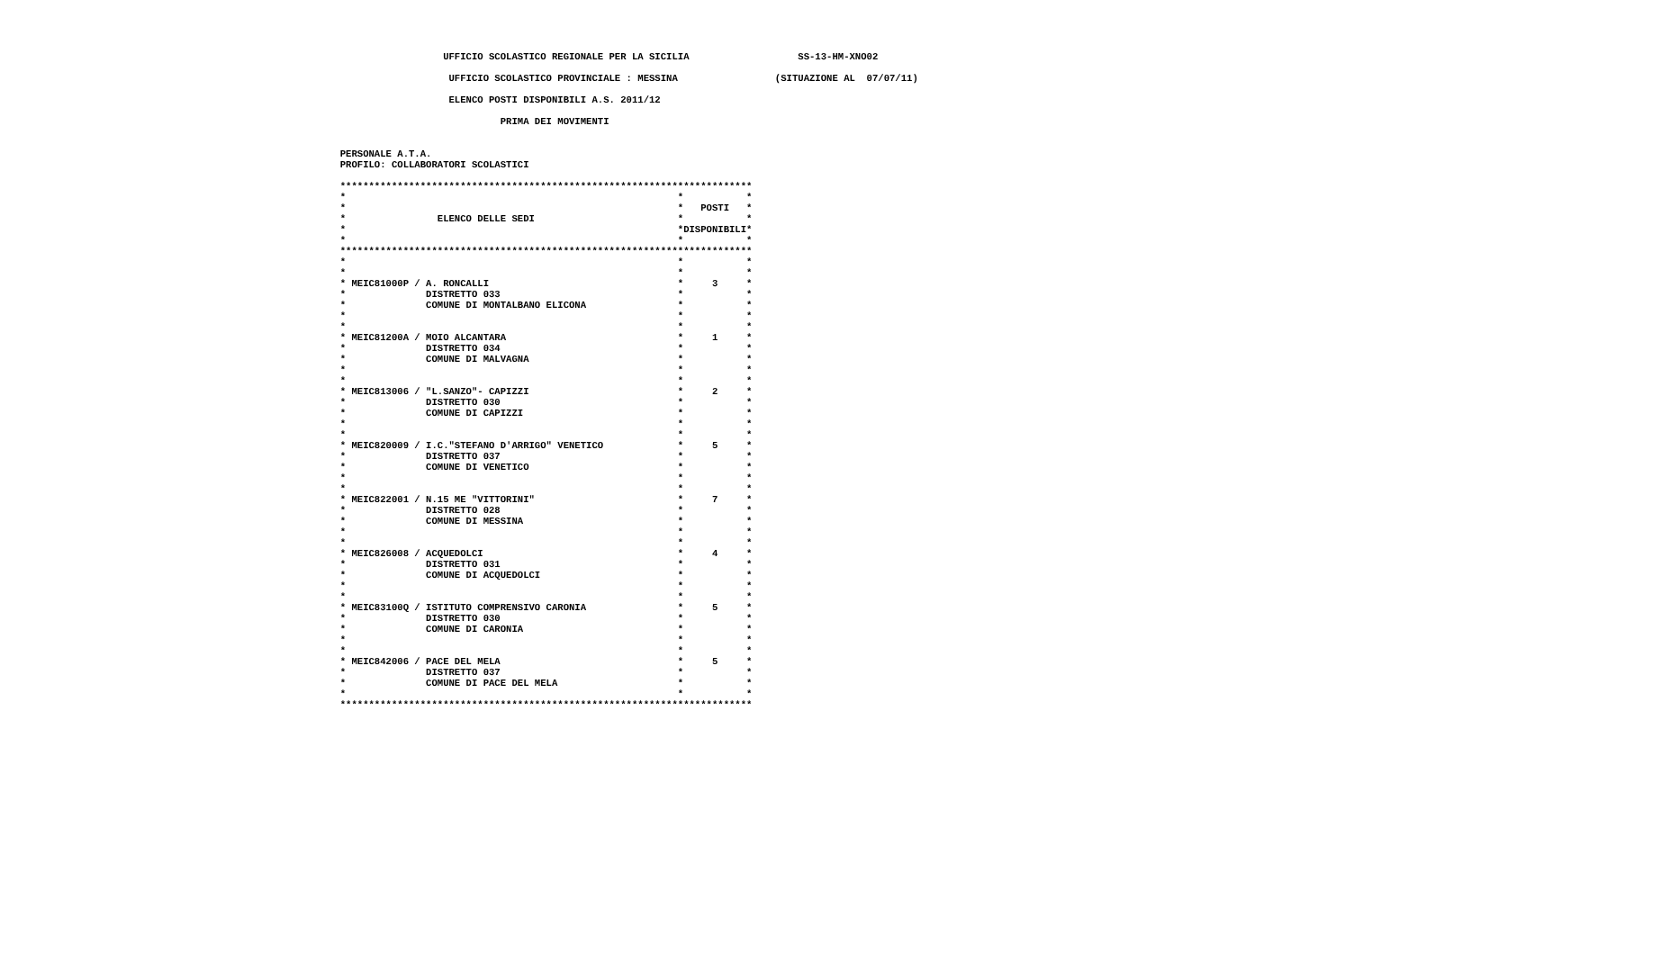UFFICIO SCOLASTICO REGIONALE PER LA SICILIA                   SS-13-HM-XNO02

                     UFFICIO SCOLASTICO PROVINCIALE : MESSINA                 (SITUAZIONE AL  07/07/11)

                     ELENCO POSTI DISPONIBILI A.S. 2011/12

                              PRIMA DEI MOVIMENTI


  PERSONALE A.T.A.
  PROFILO: COLLABORATORI SCOLASTICI

  ************************************************************************
  *                                                          *           *
  *                                                          *   POSTI   *
  *                ELENCO DELLE SEDI                         *           *
  *                                                          *DISPONIBILI*
  *                                                          *           *
  ************************************************************************
  *                                                          *           *
  *                                                          *           *
  * MEIC81000P / A. RONCALLI                                 *     3     *
  *              DISTRETTO 033                               *           *
  *              COMUNE DI MONTALBANO ELICONA                *           *
  *                                                          *           *
  *                                                          *           *
  * MEIC81200A / MOIO ALCANTARA                              *     1     *
  *              DISTRETTO 034                               *           *
  *              COMUNE DI MALVAGNA                          *           *
  *                                                          *           *
  *                                                          *           *
  * MEIC813006 / "L.SANZO"- CAPIZZI                          *     2     *
  *              DISTRETTO 030                               *           *
  *              COMUNE DI CAPIZZI                           *           *
  *                                                          *           *
  *                                                          *           *
  * MEIC820009 / I.C."STEFANO D'ARRIGO" VENETICO             *     5     *
  *              DISTRETTO 037                               *           *
  *              COMUNE DI VENETICO                          *           *
  *                                                          *           *
  *                                                          *           *
  * MEIC822001 / N.15 ME "VITTORINI"                         *     7     *
  *              DISTRETTO 028                               *           *
  *              COMUNE DI MESSINA                           *           *
  *                                                          *           *
  *                                                          *           *
  * MEIC826008 / ACQUEDOLCI                                  *     4     *
  *              DISTRETTO 031                               *           *
  *              COMUNE DI ACQUEDOLCI                        *           *
  *                                                          *           *
  *                                                          *           *
  * MEIC83100Q / ISTITUTO COMPRENSIVO CARONIA                *     5     *
  *              DISTRETTO 030                               *           *
  *              COMUNE DI CARONIA                           *           *
  *                                                          *           *
  *                                                          *           *
  * MEIC842006 / PACE DEL MELA                               *     5     *
  *              DISTRETTO 037                               *           *
  *              COMUNE DI PACE DEL MELA                     *           *
  *                                                          *           *
  ************************************************************************